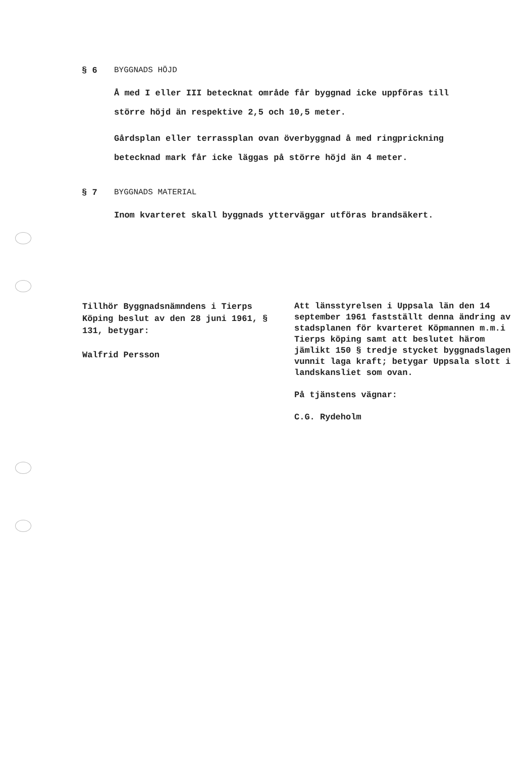§ 6
BYGGNADS HÖJD
Å med I eller III betecknat område får byggnad icke uppföras till större höjd än respektive 2,5 och 10,5 meter.
Gårdsplan eller terrassplan ovan överbyggnad å med ringprickning betecknad mark får icke läggas på större höjd än 4 meter.
§ 7
BYGGNADS MATERIAL
Inom kvarteret skall byggnads ytterväggar utföras brandsäkert.
Tillhör Byggnadsnämndens i Tierps Köping beslut av den 28 juni 1961, § 131, betygar:
Walfrid Persson
Att länsstyrelsen i Uppsala län den 14 september 1961 fastställt denna ändring av stadsplanen för kvarteret Köpmannen m.m.i Tierps köping samt att beslutet härom jämlikt 150 § tredje stycket byggnadslagen vunnit laga kraft; betygar Uppsala slott i landskansliet som ovan.
På tjänstens vägnar:
C.G. Rydeholm